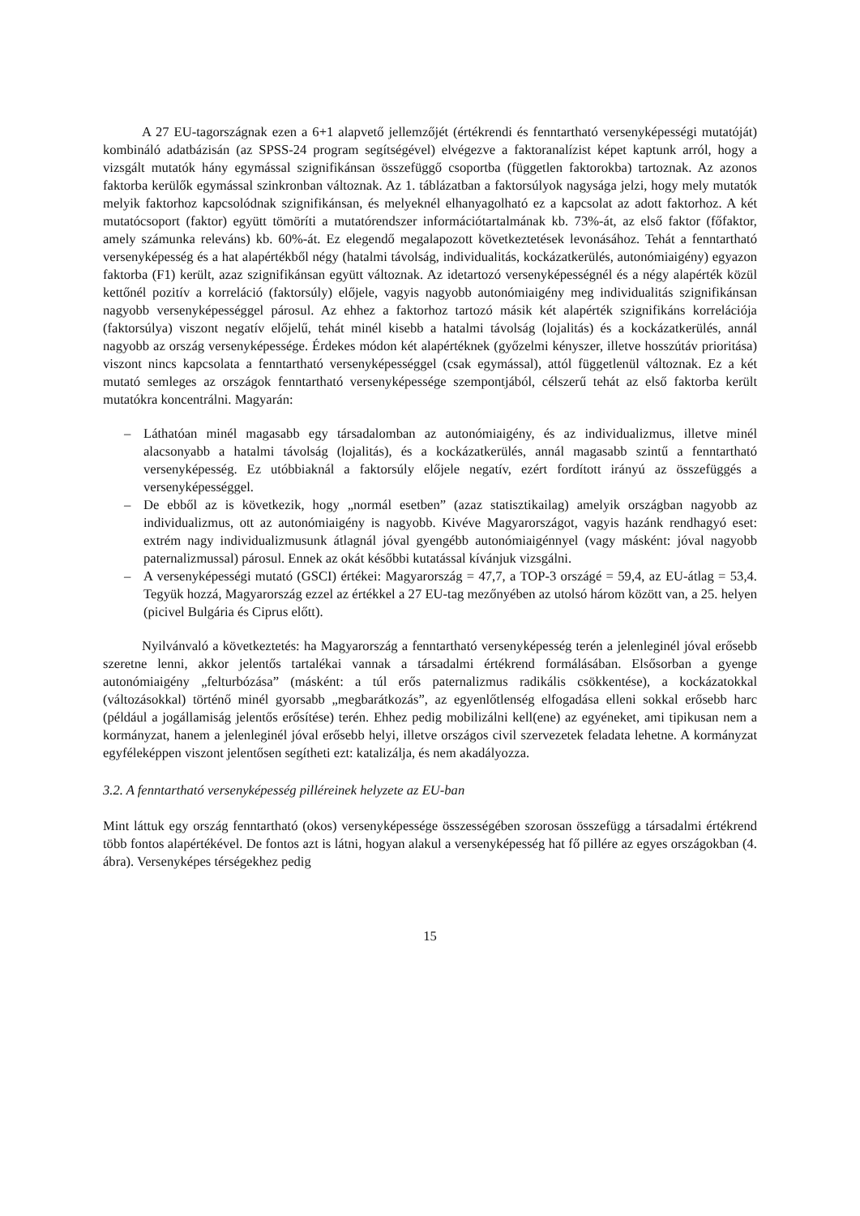A 27 EU-tagországnak ezen a 6+1 alapvető jellemzőjét (értékrendi és fenntartható versenyképességi mutatóját) kombináló adatbázisán (az SPSS-24 program segítségével) elvégezve a faktoranalízist képet kaptunk arról, hogy a vizsgált mutatók hány egymással szignifikánsan összefüggő csoportba (független faktorokba) tartoznak. Az azonos faktorba kerülők egymással szinkronban változnak. Az 1. táblázatban a faktorsúlyok nagysága jelzi, hogy mely mutatók melyik faktorhoz kapcsolódnak szignifikánsan, és melyeknél elhanyagolható ez a kapcsolat az adott faktorhoz. A két mutatócsoport (faktor) együtt tömöríti a mutatórendszer információtartalmának kb. 73%-át, az első faktor (főfaktor, amely számunka releváns) kb. 60%-át. Ez elegendő megalapozott következtetések levonásához. Tehát a fenntartható versenyképesség és a hat alapértékből négy (hatalmi távolság, individualitás, kockázatkerülés, autonómiaigény) egyazon faktorba (F1) került, azaz szignifikánsan együtt változnak. Az idetartozó versenyképességnél és a négy alapérték közül kettőnél pozitív a korreláció (faktorsúly) előjele, vagyis nagyobb autonómiaigény meg individualitás szignifikánsan nagyobb versenyképességgel párosul. Az ehhez a faktorhoz tartozó másik két alapérték szignifikáns korrelációja (faktorsúlya) viszont negatív előjelű, tehát minél kisebb a hatalmi távolság (lojalitás) és a kockázatkerülés, annál nagyobb az ország versenyképessége. Érdekes módon két alapértéknek (győzelmi kényszer, illetve hosszútáv prioritása) viszont nincs kapcsolata a fenntartható versenyképességgel (csak egymással), attól függetlenül változnak. Ez a két mutató semleges az országok fenntartható versenyképessége szempontjából, célszerű tehát az első faktorba került mutatókra koncentrálni. Magyarán:
– Láthatóan minél magasabb egy társadalomban az autonómiaigény, és az individualizmus, illetve minél alacsonyabb a hatalmi távolság (lojalitás), és a kockázatkerülés, annál magasabb szintű a fenntartható versenyképesség. Ez utóbbiaknál a faktorsúly előjele negatív, ezért fordított irányú az összefüggés a versenyképességgel.
– De ebből az is következik, hogy „normál esetben” (azaz statisztikailag) amelyik országban nagyobb az individualizmus, ott az autonómiaigény is nagyobb. Kivéve Magyarországot, vagyis hazánk rendhagyó eset: extrém nagy individualizmusunk átlagnál jóval gyengébb autonómiaigénnyel (vagy másként: jóval nagyobb paternalizmussal) párosul. Ennek az okát későbbi kutatással kívánjuk vizsgálni.
– A versenyképességi mutató (GSCI) értékei: Magyarország = 47,7, a TOP-3 országé = 59,4, az EU-átlag = 53,4. Tegyük hozzá, Magyarország ezzel az értékkel a 27 EU-tag mezőnyében az utolsó három között van, a 25. helyen (picivel Bulgária és Ciprus előtt).
Nyilvánvaló a következtetés: ha Magyarország a fenntartható versenyképesség terén a jelenleginél jóval erősebb szeretne lenni, akkor jelentős tartalékai vannak a társadalmi értékrend formálásában. Elsősorban a gyenge autonómiaigény „felturbózása” (másként: a túl erős paternalizmus radikális csökkentése), a kockázatokkal (változásokkal) történő minél gyorsabb „megbarátkozás”, az egyenlőtlenség elfogadása elleni sokkal erősebb harc (például a jogállamiság jelentős erősítése) terén. Ehhez pedig mobilizálni kell(ene) az egyéneket, ami tipikusan nem a kormányzat, hanem a jelenleginél jóval erősebb helyi, illetve országos civil szervezetek feladata lehetne. A kormányzat egyféleképpen viszont jelentősen segítheti ezt: katalizálja, és nem akadályozza.
3.2. A fenntartható versenyképesség pilléreinek helyzete az EU-ban
Mint láttuk egy ország fenntartható (okos) versenyképessége összességében szorosan összefügg a társadalmi értékrend több fontos alapértékével. De fontos azt is látni, hogyan alakul a versenyképesség hat fő pillére az egyes országokban (4. ábra). Versenyképes térségekhez pedig
15